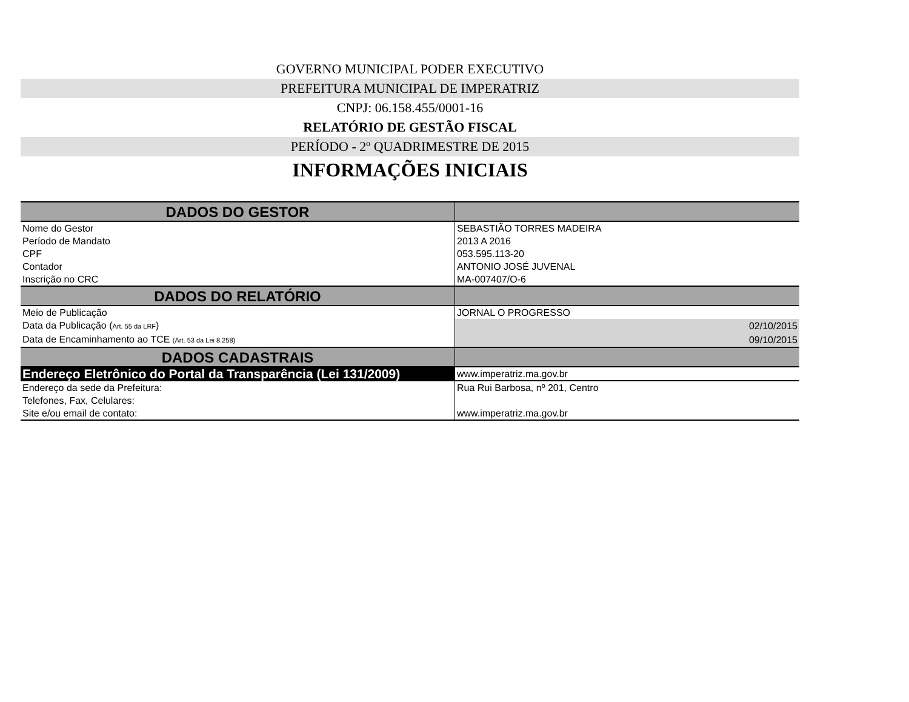GOVERNO MUNICIPAL PODER EXECUTIVO
PREFEITURA MUNICIPAL DE IMPERATRIZ
CNPJ: 06.158.455/0001-16
RELATÓRIO DE GESTÃO FISCAL
PERÍODO - 2º QUADRIMESTRE DE 2015
INFORMAÇÕES INICIAIS
| DADOS DO GESTOR | |
| Nome do Gestor | SEBASTIÃO TORRES MADEIRA |
| Período de Mandato | 2013 A 2016 |
| CPF | 053.595.113-20 |
| Contador | ANTONIO JOSÉ JUVENAL |
| Inscrição no CRC | MA-007407/O-6 |
| DADOS DO RELATÓRIO | |
| Meio de Publicação | JORNAL O PROGRESSO |
| Data da Publicação ( Art. 55 da LRF ) | 02/10/2015 |
| Data de Encaminhamento ao TCE (Art. 53 da Lei 8.258) | 09/10/2015 |
| DADOS CADASTRAIS | |
| Endereço Eletrônico do Portal da Transparência (Lei 131/2009) | www.imperatriz.ma.gov.br |
| Endereço da sede da Prefeitura: | Rua Rui Barbosa, nº 201, Centro |
| Telefones, Fax, Celulares: | |
| Site e/ou email de contato: | www.imperatriz.ma.gov.br |